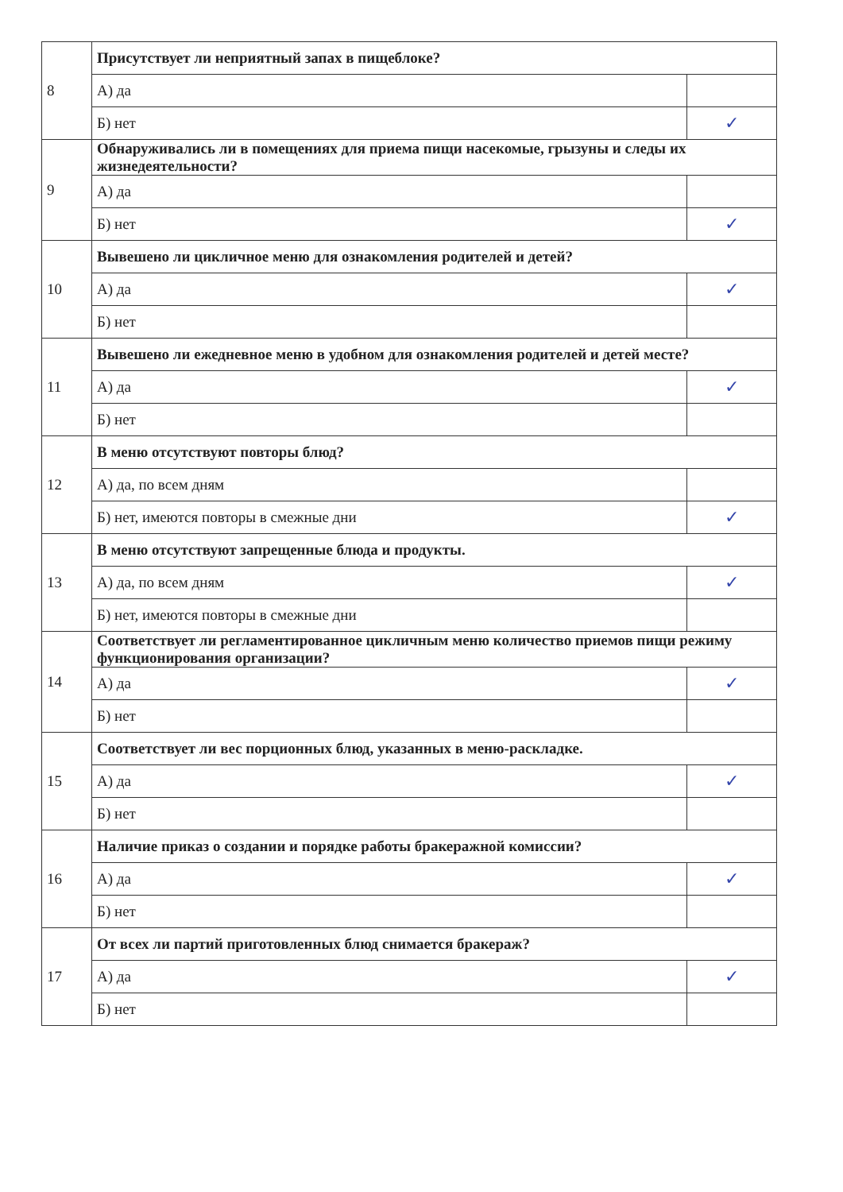| 8 | Присутствует ли неприятный запах в пищеблоке? | |
| | А) да | |
| | Б) нет | ✓ |
| 9 | Обнаруживались ли в помещениях для приема пищи насекомые, грызуны и следы их жизнедеятельности? | |
| | А) да | |
| | Б) нет | ✓ |
| 10 | Вывешено ли цикличное меню для ознакомления родителей и детей? | |
| | А) да | ✓ |
| | Б) нет | |
| 11 | Вывешено ли ежедневное меню в удобном для ознакомления родителей и детей месте? | |
| | А) да | ✓ |
| | Б) нет | |
| 12 | В меню отсутствуют повторы блюд? | |
| | А) да, по всем дням | |
| | Б) нет, имеются повторы в смежные дни | ✓ |
| 13 | В меню отсутствуют запрещенные блюда и продукты. | |
| | А) да, по всем дням | ✓ |
| | Б) нет, имеются повторы в смежные дни | |
| 14 | Соответствует ли регламентированное цикличным меню количество приемов пищи режиму функционирования организации? | |
| | А) да | ✓ |
| | Б) нет | |
| 15 | Соответствует ли вес порционных блюд, указанных в меню-раскладке. | |
| | А) да | ✓ |
| | Б) нет | |
| 16 | Наличие приказ о создании и порядке работы бракеражной комиссии? | |
| | А) да | ✓ |
| | Б) нет | |
| 17 | От всех ли партий приготовленных блюд снимается бракераж? | |
| | А) да | ✓ |
| | Б) нет | |